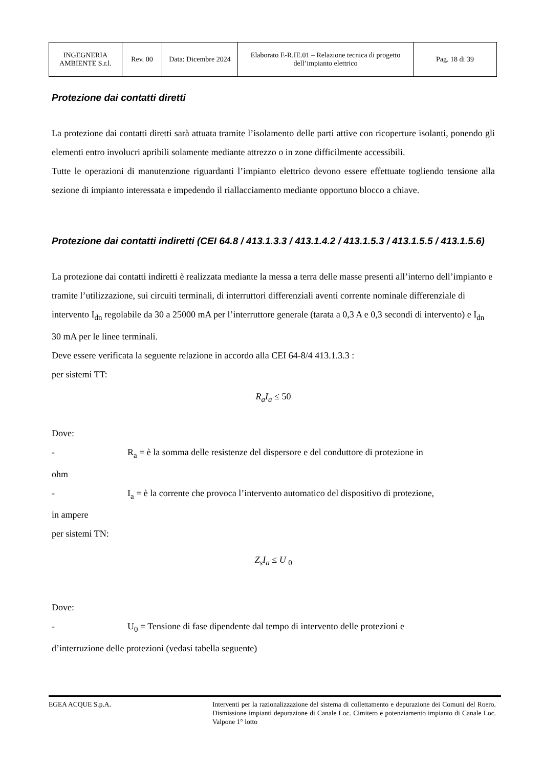| INGEGNERIA AMBIENTE S.r.l. | Rev. 00 | Data: Dicembre 2024 | Elaborato E-R.IE.01 – Relazione tecnica di progetto dell’impianto elettrico | Pag. 18 di 39 |
Protezione dai contatti diretti
La protezione dai contatti diretti sarà attuata tramite l’isolamento delle parti attive con ricoperture isolanti, ponendo gli elementi entro involucri apribili solamente mediante attrezzo o in zone difficilmente accessibili.
Tutte le operazioni di manutenzione riguardanti l’impianto elettrico devono essere effettuate togliendo tensione alla sezione di impianto interessata e impedendo il riallacciamento mediante opportuno blocco a chiave.
Protezione dai contatti indiretti (CEI 64.8 / 413.1.3.3 / 413.1.4.2 / 413.1.5.3 / 413.1.5.5 / 413.1.5.6)
La protezione dai contatti indiretti è realizzata mediante la messa a terra delle masse presenti all’interno dell’impianto e tramite l’utilizzazione, sui circuiti terminali, di interruttori differenziali aventi corrente nominale differenziale di intervento I<sub>dn</sub> regolabile da 30 a 25000 mA per l’interruttore generale (tarata a 0,3 A e 0,3 secondi di intervento) e I<sub>dn</sub> 30 mA per le linee terminali.
Deve essere verificata la seguente relazione in accordo alla CEI 64-8/4 413.1.3.3 :
per sistemi TT:
R<sub>a</sub>I<sub>a</sub> ≤ 50
Dove:
- R<sub>a</sub> = è la somma delle resistenze del dispersore e del conduttore di protezione in
ohm
- I<sub>a</sub> = è la corrente che provoca l’intervento automatico del dispositivo di protezione,
in ampere
per sistemi TN:
Z<sub>s</sub>I<sub>a</sub> ≤ U <sub>0</sub>
Dove:
- U<sub>0</sub> = Tensione di fase dipendente dal tempo di intervento delle protezioni e
d’interruzione delle protezioni (vedasi tabella seguente)
EGEA ACQUE S.p.A. Interventi per la razionalizzazione del sistema di collettamento e depurazione dei Comuni del Roero. Dismissione impianti depurazione di Canale Loc. Cimitero e potenziamento impianto di Canale Loc. Valpone 1° lotto